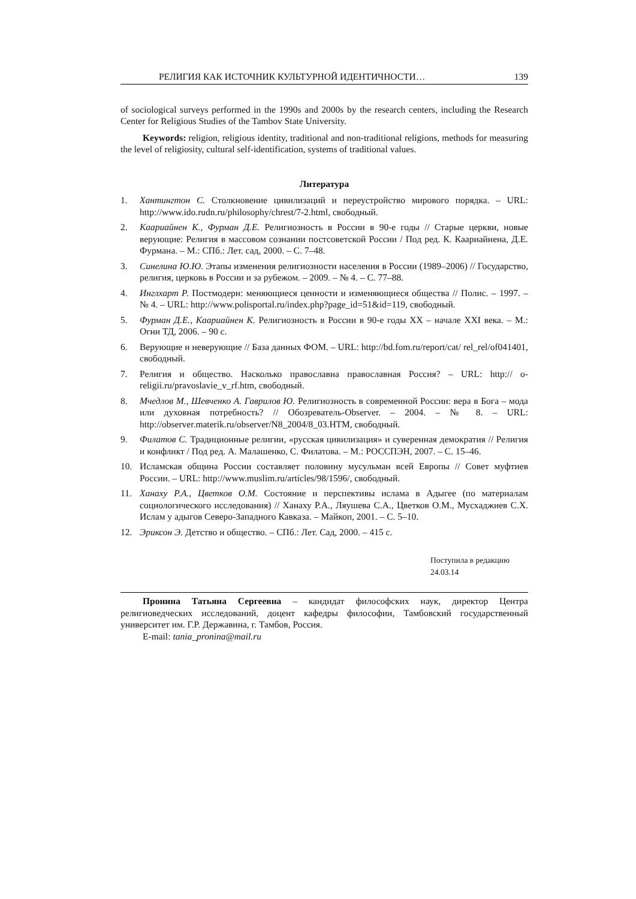РЕЛИГИЯ КАК ИСТОЧНИК КУЛЬТУРНОЙ ИДЕНТИЧНОСТИ… 139
of sociological surveys performed in the 1990s and 2000s by the research centers, including the Research Center for Religious Studies of the Tambov State University.
Keywords: religion, religious identity, traditional and non-traditional religions, methods for measuring the level of religiosity, cultural self-identification, systems of traditional values.
Литература
1. Хантингтон С. Столкновение цивилизаций и переустройство мирового порядка. – URL: http://www.ido.rudn.ru/philosophy/chrest/7-2.html, свободный.
2. Каариайнен К., Фурман Д.Е. Религиозность в России в 90-е годы // Старые церкви, новые верующие: Религия в массовом сознании постсоветской России / Под ред. К. Каариайнена, Д.Е. Фурмана. – М.: СПб.: Лет. сад, 2000. – С. 7–48.
3. Синелина Ю.Ю. Этапы изменения религиозности населения в России (1989–2006) // Государство, религия, церковь в России и за рубежом. – 2009. – № 4. – С. 77–88.
4. Инглхарт Р. Постмодерн: меняющиеся ценности и изменяющиеся общества // Полис. – 1997. – № 4. – URL: http://www.polisportal.ru/index.php?page_id=51&id=119, свободный.
5. Фурман Д.Е., Каариайнен К. Религиозность в России в 90-е годы XX – начале XXI века. – М.: Огни ТД, 2006. – 90 с.
6. Верующие и неверующие // База данных ФОМ. – URL: http://bd.fom.ru/report/cat/ rel_rel/of041401, свободный.
7. Религия и общество. Насколько православна православная Россия? – URL: http:// o-religii.ru/pravoslavie_v_rf.htm, свободный.
8. Мчедлов М., Шевченко А. Гаврилов Ю. Религиозность в современной России: вера в Бога – мода или духовная потребность? // Обозреватель-Observer. – 2004. – № 8. – URL: http://observer.materik.ru/observer/N8_2004/8_03.HTM, свободный.
9. Филатов С. Традиционные религии, «русская цивилизация» и суверенная демократия // Религия и конфликт / Под ред. А. Малашенко, С. Филатова. – М.: РОССПЭН, 2007. – С. 15–46.
10. Исламская община России составляет половину мусульман всей Европы // Совет муфтиев России. – URL: http://www.muslim.ru/articles/98/1596/, свободный.
11. Ханаху Р.А., Цветков О.М. Состояние и перспективы ислама в Адыгее (по материалам социологического исследования) // Ханаху Р.А., Ляушева С.А., Цветков О.М., Мусхаджиев С.Х. Ислам у адыгов Северо-Западного Кавказа. – Майкоп, 2001. – С. 5–10.
12. Эриксон Э. Детство и общество. – СПб.: Лет. Сад, 2000. – 415 с.
Поступила в редакцию
24.03.14
Пронина Татьяна Сергеевна – кандидат философских наук, директор Центра религиоведческих исследований, доцент кафедры философии, Тамбовский государственный университет им. Г.Р. Державина, г. Тамбов, Россия.
E-mail: tania_pronina@mail.ru